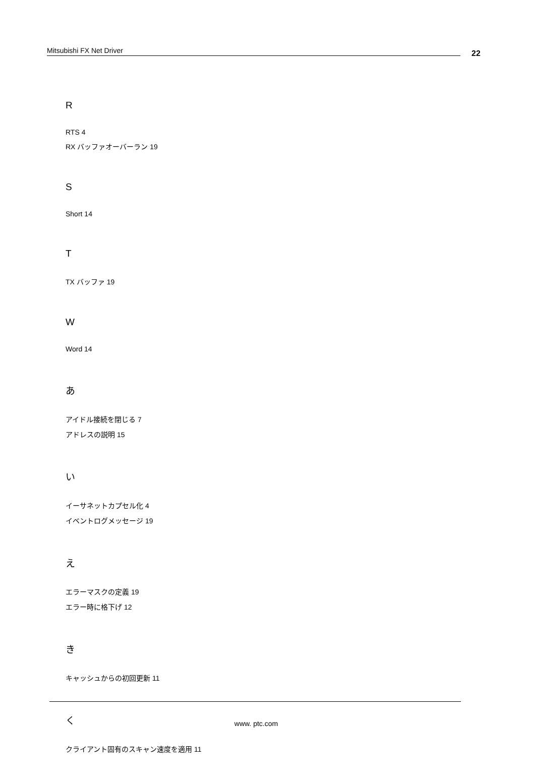Mitsubishi FX Net Driver 22
R
RTS 4
RX バッファオーバーラン 19
S
Short 14
T
TX バッファ 19
W
Word 14
あ
アイドル接続を閉じる 7
アドレスの説明 15
い
イーサネットカプセル化 4
イベントログメッセージ 19
え
エラーマスクの定義 19
エラー時に格下げ 12
き
キャッシュからの初回更新 11
く
クライアント固有のスキャン速度を適用 11
www. ptc.com